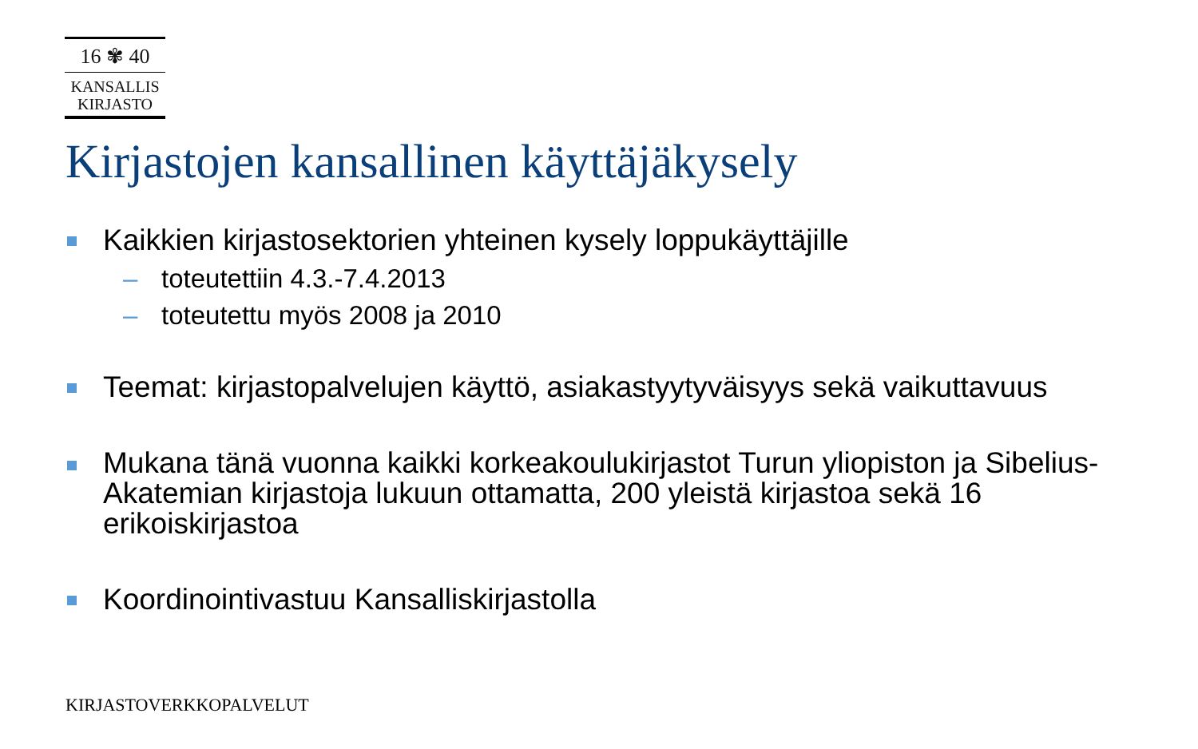16 ✾ 40
KANSALLIS
KIRJASTO
Kirjastojen kansallinen käyttäjäkysely
Kaikkien kirjastosektorien yhteinen kysely loppukäyttäjille
– toteutettiin 4.3.-7.4.2013
– toteutettu myös 2008 ja 2010
Teemat: kirjastopalvelujen käyttö, asiakastyytyväisyys sekä vaikuttavuus
Mukana tänä vuonna kaikki korkeakoulukirjastot Turun yliopiston ja Sibelius-Akatemian kirjastoja lukuun ottamatta, 200 yleistä kirjastoa sekä 16 erikoiskirjastoa
Koordinointivastuu Kansalliskirjastolla
KIRJASTOVERKKOPALVELUT